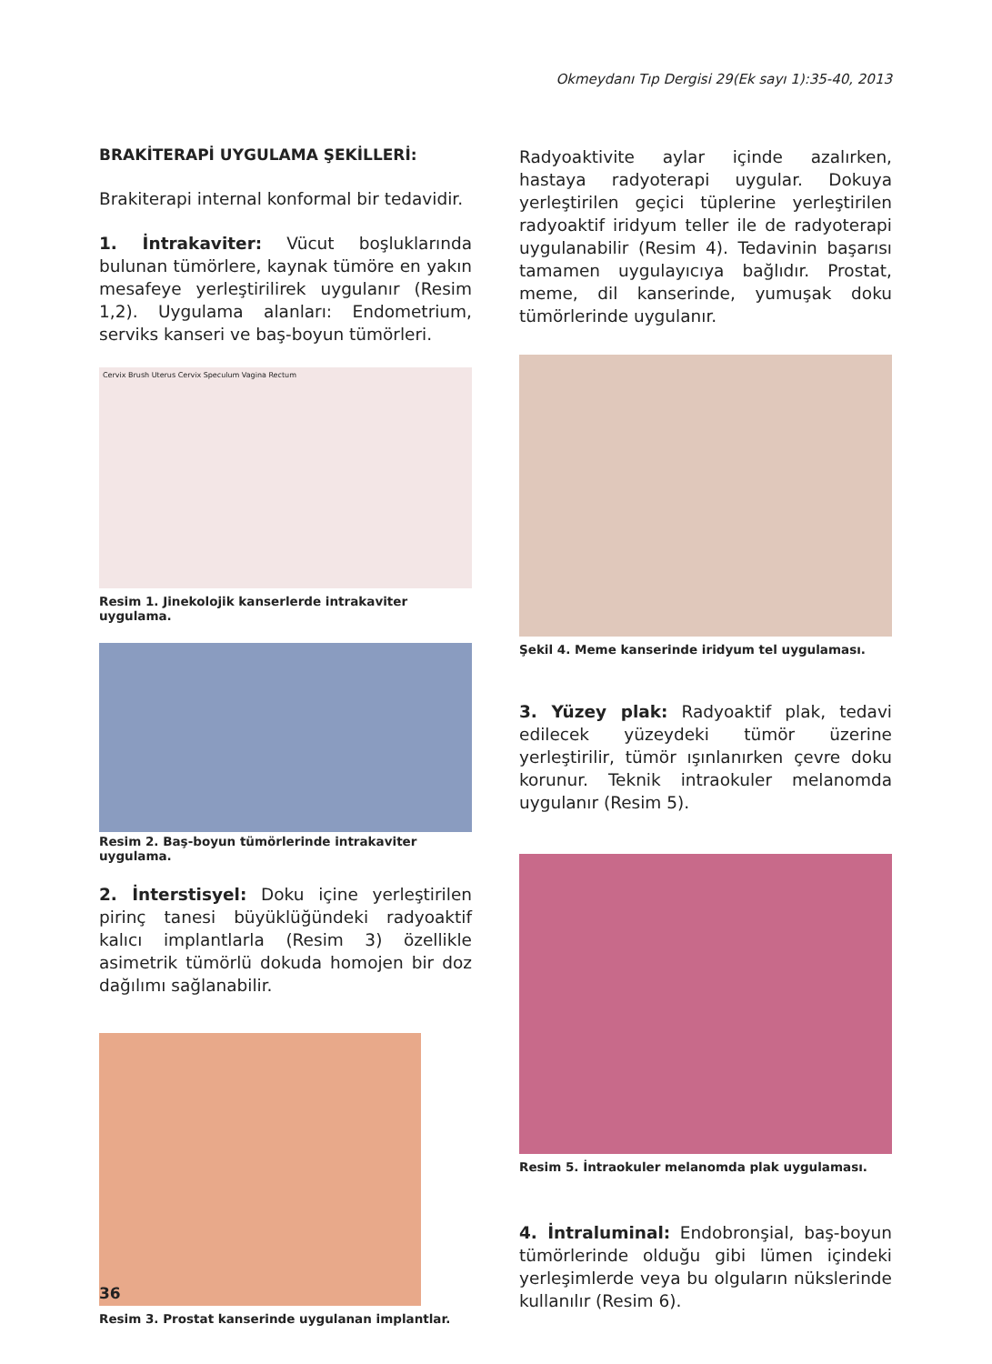Okmeydanı Tıp Dergisi 29(Ek sayı 1):35-40, 2013
BRAKİTERAPİ UYGULAMA ŞEKİLLERİ:
Brakiterapi internal konformal bir tedavidir.
1. İntrakaviter: Vücut boşluklarında bulunan tümörlere, kaynak tümöre en yakın mesafeye yerleştirilirek uygulanır (Resim 1,2). Uygulama alanları: Endometrium, serviks kanseri ve baş-boyun tümörleri.
Cervix Brush Uterus Cervix Speculum Vagina Rectum
Resim 1. Jinekolojik kanserlerde intrakaviter uygulama.
Resim 2. Baş-boyun tümörlerinde intrakaviter uygulama.
2. İnterstisyel: Doku içine yerleştirilen pirinç tanesi büyüklüğündeki radyoaktif kalıcı implantlarla (Resim 3) özellikle asimetrik tümörlü dokuda homojen bir doz dağılımı sağlanabilir.
Resim 3. Prostat kanserinde uygulanan implantlar.
Radyoaktivite aylar içinde azalırken, hastaya radyoterapi uygular. Dokuya yerleştirilen geçici tüplerine yerleştirilen radyoaktif iridyum teller ile de radyoterapi uygulanabilir (Resim 4). Tedavinin başarısı tamamen uygulayıcıya bağlıdır. Prostat, meme, dil kanserinde, yumuşak doku tümörlerinde uygulanır.
Şekil 4. Meme kanserinde iridyum tel uygulaması.
3. Yüzey plak: Radyoaktif plak, tedavi edilecek yüzeydeki tümör üzerine yerleştirilir, tümör ışınlanırken çevre doku korunur. Teknik intraokuler melanomda uygulanır (Resim 5).
Resim 5. İntraokuler melanomda plak uygulaması.
4. İntraluminal: Endobronşial, baş-boyun tümörlerinde olduğu gibi lümen içindeki yerleşimlerde veya bu olguların nükslerinde kullanılır (Resim 6).
36